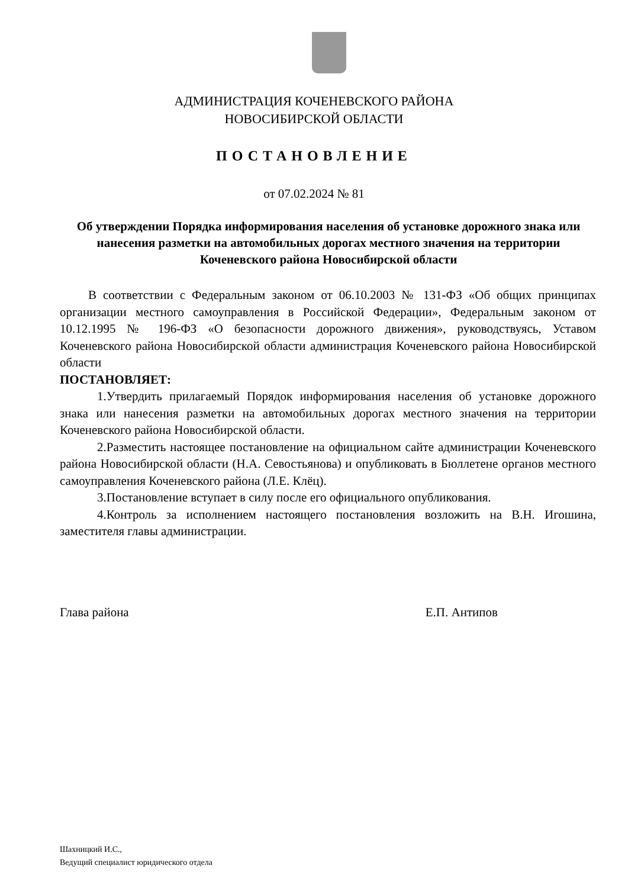АДМИНИСТРАЦИЯ КОЧЕНЕВСКОГО РАЙОНА
НОВОСИБИРСКОЙ ОБЛАСТИ
ПОСТАНОВЛЕНИЕ
от 07.02.2024 № 81
Об утверждении Порядка информирования населения об установке дорожного знака или нанесения разметки на автомобильных дорогах местного значения на территории Коченевского района Новосибирской области
В соответствии с Федеральным законом от 06.10.2003 № 131-ФЗ «Об общих принципах организации местного самоуправления в Российской Федерации», Федеральным законом от 10.12.1995 № 196-ФЗ «О безопасности дорожного движения», руководствуясь, Уставом Коченевского района Новосибирской области администрация Коченевского района Новосибирской области
ПОСТАНОВЛЯЕТ:
1.Утвердить прилагаемый Порядок информирования населения об установке дорожного знака или нанесения разметки на автомобильных дорогах местного значения на территории Коченевского района Новосибирской области.
2.Разместить настоящее постановление на официальном сайте администрации Коченевского района Новосибирской области (Н.А. Севостьянова) и опубликовать в Бюллетене органов местного самоуправления Коченевского района (Л.Е. Клёц).
3.Постановление вступает в силу после его официального опубликования.
4.Контроль за исполнением настоящего постановления возложить на В.Н. Игошина, заместителя главы администрации.
Глава района Е.П. Антипов
Шахницкий И.С.,
Ведущий специалист юридического отдела